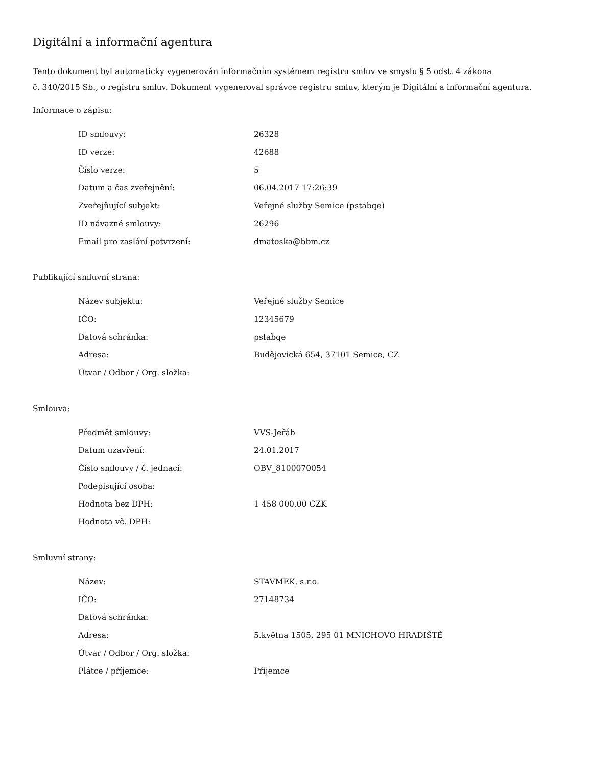Digitální a informační agentura
Tento dokument byl automaticky vygenerován informačním systémem registru smluv ve smyslu § 5 odst. 4 zákona
č. 340/2015 Sb., o registru smluv. Dokument vygeneroval správce registru smluv, kterým je Digitální a informační agentura.
Informace o zápisu:
| ID smlouvy: | 26328 |
| ID verze: | 42688 |
| Číslo verze: | 5 |
| Datum a čas zveřejnění: | 06.04.2017 17:26:39 |
| Zveřejňující subjekt: | Veřejné služby Semice (pstabqe) |
| ID návazné smlouvy: | 26296 |
| Email pro zaslání potvrzení: | dmatoska@bbm.cz |
Publikující smluvní strana:
| Název subjektu: | Veřejné služby Semice |
| IČO: | 12345679 |
| Datová schránka: | pstabqe |
| Adresa: | Budějovická 654, 37101 Semice, CZ |
| Útvar / Odbor / Org. složka: | |
Smlouva:
| Předmět smlouvy: | VVS-Jeřáb |
| Datum uzavření: | 24.01.2017 |
| Číslo smlouvy / č. jednací: | OBV_8100070054 |
| Podepisující osoba: | |
| Hodnota bez DPH: | 1 458 000,00 CZK |
| Hodnota vč. DPH: | |
Smluvní strany:
| Název: | STAVMEK, s.r.o. |
| IČO: | 27148734 |
| Datová schránka: | |
| Adresa: | 5.května 1505, 295 01 MNICHOVO HRADIŠTĚ |
| Útvar / Odbor / Org. složka: | |
| Plátce / příjemce: | Příjemce |